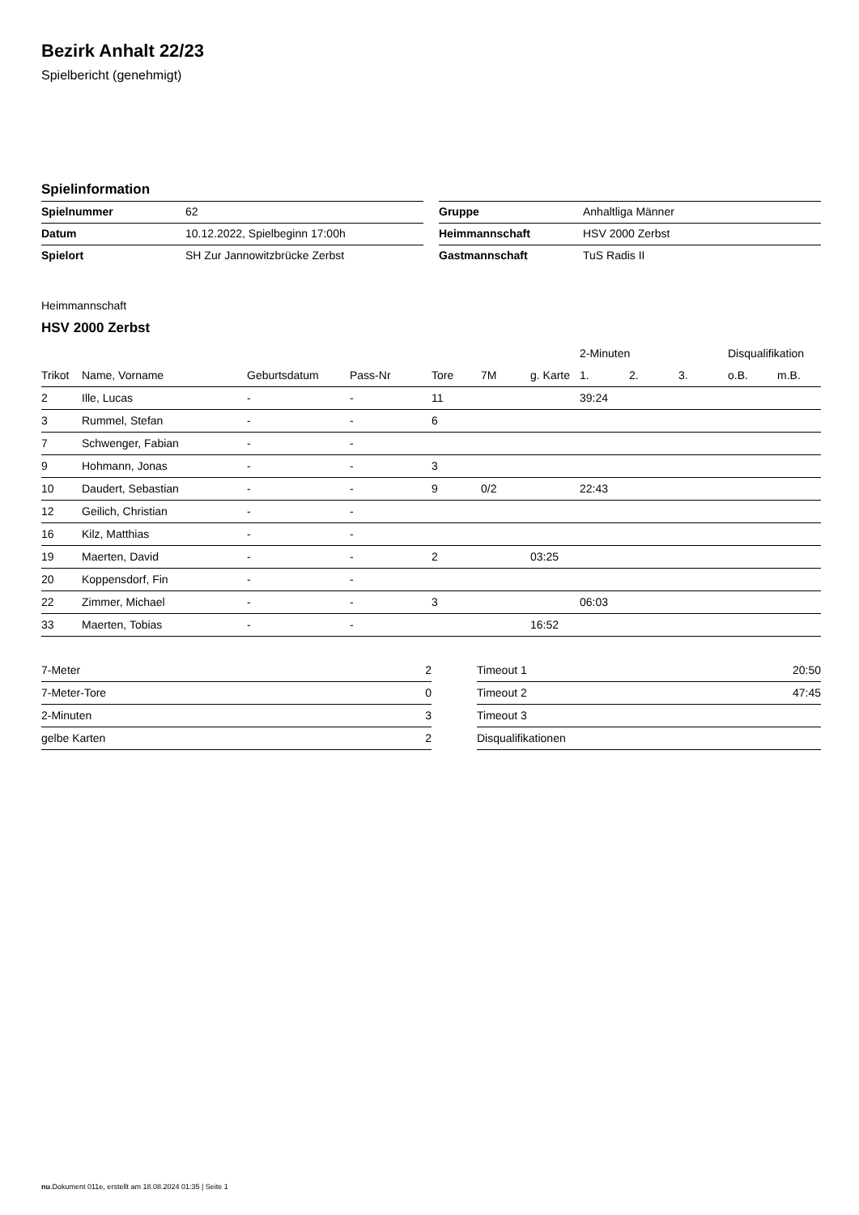Bezirk Anhalt 22/23
Spielbericht (genehmigt)
Spielinformation
| Spielnummer | 62 |
| Datum | 10.12.2022, Spielbeginn 17:00h |
| Spielort | SH Zur Jannowitzbrücke Zerbst |
| Gruppe | Anhaltliga Männer |
| Heimmannschaft | HSV 2000 Zerbst |
| Gastmannschaft | TuS Radis II |
Heimmannschaft
HSV 2000 Zerbst
| | | | | | | | 2-Minuten | | | Disqualifikation | |
| --- | --- | --- | --- | --- | --- | --- | --- | --- | --- | --- | --- |
| Trikot | Name, Vorname | Geburtsdatum | Pass-Nr | Tore | 7M | g. Karte | 1. | 2. | 3. | o.B. | m.B. |
| 2 | Ille, Lucas | - | - | 11 | | | 39:24 | | | | |
| 3 | Rummel, Stefan | - | - | 6 | | | | | | | |
| 7 | Schwenger, Fabian | - | - | | | | | | | | |
| 9 | Hohmann, Jonas | - | - | 3 | | | | | | | |
| 10 | Daudert, Sebastian | - | - | 9 | 0/2 | | 22:43 | | | | |
| 12 | Geilich, Christian | - | - | | | | | | | | |
| 16 | Kilz, Matthias | - | - | | | | | | | | |
| 19 | Maerten, David | - | - | 2 | | 03:25 | | | | | |
| 20 | Koppensdorf, Fin | - | - | | | | | | | | |
| 22 | Zimmer, Michael | - | - | 3 | | | 06:03 | | | | |
| 33 | Maerten, Tobias | - | - | | | 16:52 | | | | | |
| 7-Meter | 2 |
| 7-Meter-Tore | 0 |
| 2-Minuten | 3 |
| gelbe Karten | 2 |
| Timeout 1 | 20:50 |
| Timeout 2 | 47:45 |
| Timeout 3 | |
| Disqualifikationen | |
nu.Dokument 011e, erstellt am 18.08.2024 01:35 | Seite 1